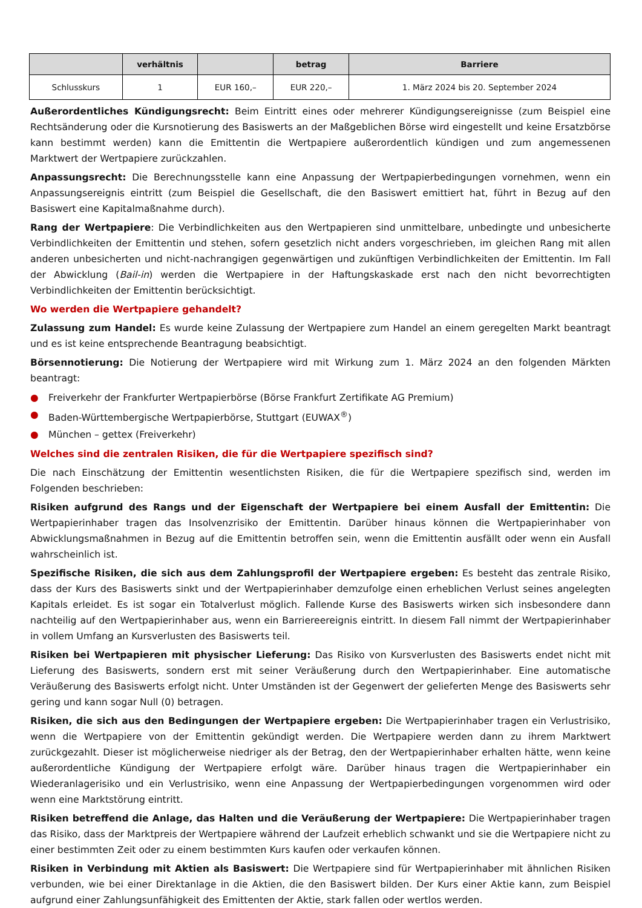| | verhältnis | | betrag | Barriere |
| --- | --- | --- | --- | --- |
| Schlusskurs | 1 | EUR 160,– | EUR 220,– | 1. März 2024 bis 20. September 2024 |
Außerordentliches Kündigungsrecht: Beim Eintritt eines oder mehrerer Kündigungsereignisse (zum Beispiel eine Rechtsänderung oder die Kursnotierung des Basiswerts an der Maßgeblichen Börse wird eingestellt und keine Ersatzbörse kann bestimmt werden) kann die Emittentin die Wertpapiere außerordentlich kündigen und zum angemessenen Marktwert der Wertpapiere zurückzahlen.
Anpassungsrecht: Die Berechnungsstelle kann eine Anpassung der Wertpapierbedingungen vornehmen, wenn ein Anpassungsereignis eintritt (zum Beispiel die Gesellschaft, die den Basiswert emittiert hat, führt in Bezug auf den Basiswert eine Kapitalmaßnahme durch).
Rang der Wertpapiere: Die Verbindlichkeiten aus den Wertpapieren sind unmittelbare, unbedingte und unbesicherte Verbindlichkeiten der Emittentin und stehen, sofern gesetzlich nicht anders vorgeschrieben, im gleichen Rang mit allen anderen unbesicherten und nicht-nachrangigen gegenwärtigen und zukünftigen Verbindlichkeiten der Emittentin. Im Fall der Abwicklung (Bail-in) werden die Wertpapiere in der Haftungskaskade erst nach den nicht bevorrechtigten Verbindlichkeiten der Emittentin berücksichtigt.
Wo werden die Wertpapiere gehandelt?
Zulassung zum Handel: Es wurde keine Zulassung der Wertpapiere zum Handel an einem geregelten Markt beantragt und es ist keine entsprechende Beantragung beabsichtigt.
Börsennotierung: Die Notierung der Wertpapiere wird mit Wirkung zum 1. März 2024 an den folgenden Märkten beantragt:
● Freiverkehr der Frankfurter Wertpapierbörse (Börse Frankfurt Zertifikate AG Premium)
● Baden-Württembergische Wertpapierbörse, Stuttgart (EUWAX<sup>®</sup>)
● München – gettex (Freiverkehr)
Welches sind die zentralen Risiken, die für die Wertpapiere spezifisch sind?
Die nach Einschätzung der Emittentin wesentlichsten Risiken, die für die Wertpapiere spezifisch sind, werden im Folgenden beschrieben:
Risiken aufgrund des Rangs und der Eigenschaft der Wertpapiere bei einem Ausfall der Emittentin: Die Wertpapierinhaber tragen das Insolvenzrisiko der Emittentin. Darüber hinaus können die Wertpapierinhaber von Abwicklungsmaßnahmen in Bezug auf die Emittentin betroffen sein, wenn die Emittentin ausfällt oder wenn ein Ausfall wahrscheinlich ist.
Spezifische Risiken, die sich aus dem Zahlungsprofil der Wertpapiere ergeben: Es besteht das zentrale Risiko, dass der Kurs des Basiswerts sinkt und der Wertpapierinhaber demzufolge einen erheblichen Verlust seines angelegten Kapitals erleidet. Es ist sogar ein Totalverlust möglich. Fallende Kurse des Basiswerts wirken sich insbesondere dann nachteilig auf den Wertpapierinhaber aus, wenn ein Barriereereignis eintritt. In diesem Fall nimmt der Wertpapierinhaber in vollem Umfang an Kursverlusten des Basiswerts teil.
Risiken bei Wertpapieren mit physischer Lieferung: Das Risiko von Kursverlusten des Basiswerts endet nicht mit Lieferung des Basiswerts, sondern erst mit seiner Veräußerung durch den Wertpapierinhaber. Eine automatische Veräußerung des Basiswerts erfolgt nicht. Unter Umständen ist der Gegenwert der gelieferten Menge des Basiswerts sehr gering und kann sogar Null (0) betragen.
Risiken, die sich aus den Bedingungen der Wertpapiere ergeben: Die Wertpapierinhaber tragen ein Verlustrisiko, wenn die Wertpapiere von der Emittentin gekündigt werden. Die Wertpapiere werden dann zu ihrem Marktwert zurückgezahlt. Dieser ist möglicherweise niedriger als der Betrag, den der Wertpapierinhaber erhalten hätte, wenn keine außerordentliche Kündigung der Wertpapiere erfolgt wäre. Darüber hinaus tragen die Wertpapierinhaber ein Wiederanlagerisiko und ein Verlustrisiko, wenn eine Anpassung der Wertpapierbedingungen vorgenommen wird oder wenn eine Marktstörung eintritt.
Risiken betreffend die Anlage, das Halten und die Veräußerung der Wertpapiere: Die Wertpapierinhaber tragen das Risiko, dass der Marktpreis der Wertpapiere während der Laufzeit erheblich schwankt und sie die Wertpapiere nicht zu einer bestimmten Zeit oder zu einem bestimmten Kurs kaufen oder verkaufen können.
Risiken in Verbindung mit Aktien als Basiswert: Die Wertpapiere sind für Wertpapierinhaber mit ähnlichen Risiken verbunden, wie bei einer Direktanlage in die Aktien, die den Basiswert bilden. Der Kurs einer Aktie kann, zum Beispiel aufgrund einer Zahlungsunfähigkeit des Emittenten der Aktie, stark fallen oder wertlos werden.